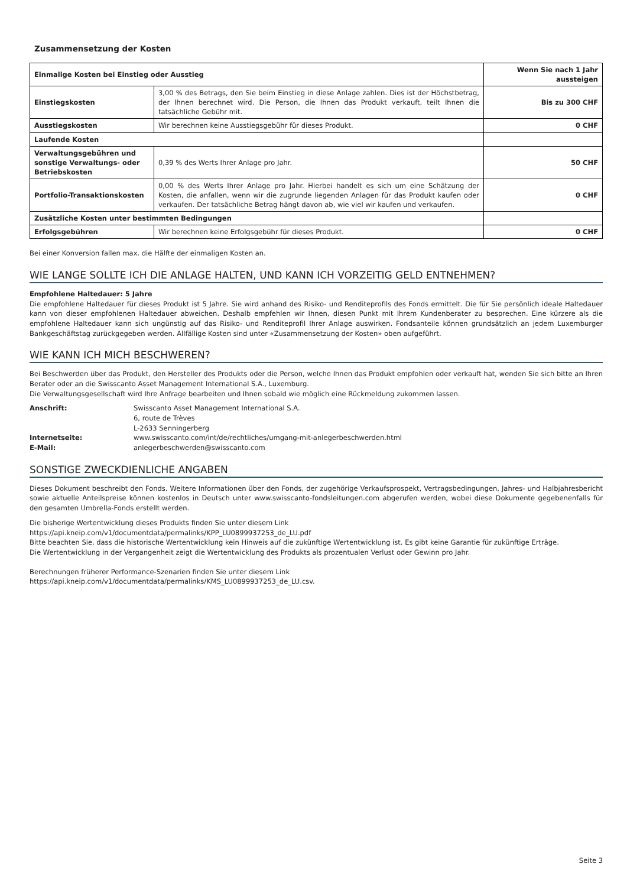Zusammensetzung der Kosten
| Einmalige Kosten bei Einstieg oder Ausstieg | | Wenn Sie nach 1 Jahr aussteigen |
| Einstiegskosten | 3,00 % des Betrags, den Sie beim Einstieg in diese Anlage zahlen. Dies ist der Höchstbetrag, der Ihnen berechnet wird. Die Person, die Ihnen das Produkt verkauft, teilt Ihnen die tatsächliche Gebühr mit. | Bis zu 300 CHF |
| Ausstiegskosten | Wir berechnen keine Ausstiegsgebühr für dieses Produkt. | 0 CHF |
| Laufende Kosten | | |
| Verwaltungsgebühren und sonstige Verwaltungs- oder Betriebskosten | 0,39 % des Werts Ihrer Anlage pro Jahr. | 50 CHF |
| Portfolio-Transaktionskosten | 0,00 % des Werts Ihrer Anlage pro Jahr. Hierbei handelt es sich um eine Schätzung der Kosten, die anfallen, wenn wir die zugrunde liegenden Anlagen für das Produkt kaufen oder verkaufen. Der tatsächliche Betrag hängt davon ab, wie viel wir kaufen und verkaufen. | 0 CHF |
| Zusätzliche Kosten unter bestimmten Bedingungen | | |
| Erfolgsgebühren | Wir berechnen keine Erfolgsgebühr für dieses Produkt. | 0 CHF |
Bei einer Konversion fallen max. die Hälfte der einmaligen Kosten an.
WIE LANGE SOLLTE ICH DIE ANLAGE HALTEN, UND KANN ICH VORZEITIG GELD ENTNEHMEN?
Empfohlene Haltedauer: 5 Jahre
Die empfohlene Haltedauer für dieses Produkt ist 5 Jahre. Sie wird anhand des Risiko- und Renditeprofils des Fonds ermittelt. Die für Sie persönlich ideale Haltedauer kann von dieser empfohlenen Haltedauer abweichen. Deshalb empfehlen wir Ihnen, diesen Punkt mit Ihrem Kundenberater zu besprechen. Eine kürzere als die empfohlene Haltedauer kann sich ungünstig auf das Risiko- und Renditeprofil Ihrer Anlage auswirken. Fondsanteile können grundsätzlich an jedem Luxemburger Bankgeschäftstag zurückgegeben werden. Allfällige Kosten sind unter «Zusammensetzung der Kosten» oben aufgeführt.
WIE KANN ICH MICH BESCHWEREN?
Bei Beschwerden über das Produkt, den Hersteller des Produkts oder die Person, welche Ihnen das Produkt empfohlen oder verkauft hat, wenden Sie sich bitte an Ihren Berater oder an die Swisscanto Asset Management International S.A., Luxemburg.
Die Verwaltungsgesellschaft wird Ihre Anfrage bearbeiten und Ihnen sobald wie möglich eine Rückmeldung zukommen lassen.
Anschrift:
Swisscanto Asset Management International S.A.
6, route de Trèves
L-2633 Senningerberg
Internetseite:
www.swisscanto.com/int/de/rechtliches/umgang-mit-anlegerbeschwerden.html
E-Mail:
anlegerbeschwerden@swisscanto.com
SONSTIGE ZWECKDIENLICHE ANGABEN
Dieses Dokument beschreibt den Fonds. Weitere Informationen über den Fonds, der zugehörige Verkaufsprospekt, Vertragsbedingungen, Jahres- und Halbjahresbericht sowie aktuelle Anteilspreise können kostenlos in Deutsch unter www.swisscanto-fondsleitungen.com abgerufen werden, wobei diese Dokumente gegebenenfalls für den gesamten Umbrella-Fonds erstellt werden.
Die bisherige Wertentwicklung dieses Produkts finden Sie unter diesem Link
https://api.kneip.com/v1/documentdata/permalinks/KPP_LU0899937253_de_LU.pdf
Bitte beachten Sie, dass die historische Wertentwicklung kein Hinweis auf die zukünftige Wertentwicklung ist. Es gibt keine Garantie für zukünftige Erträge.
Die Wertentwicklung in der Vergangenheit zeigt die Wertentwicklung des Produkts als prozentualen Verlust oder Gewinn pro Jahr.
Berechnungen früherer Performance-Szenarien finden Sie unter diesem Link
https://api.kneip.com/v1/documentdata/permalinks/KMS_LU0899937253_de_LU.csv.
Seite 3